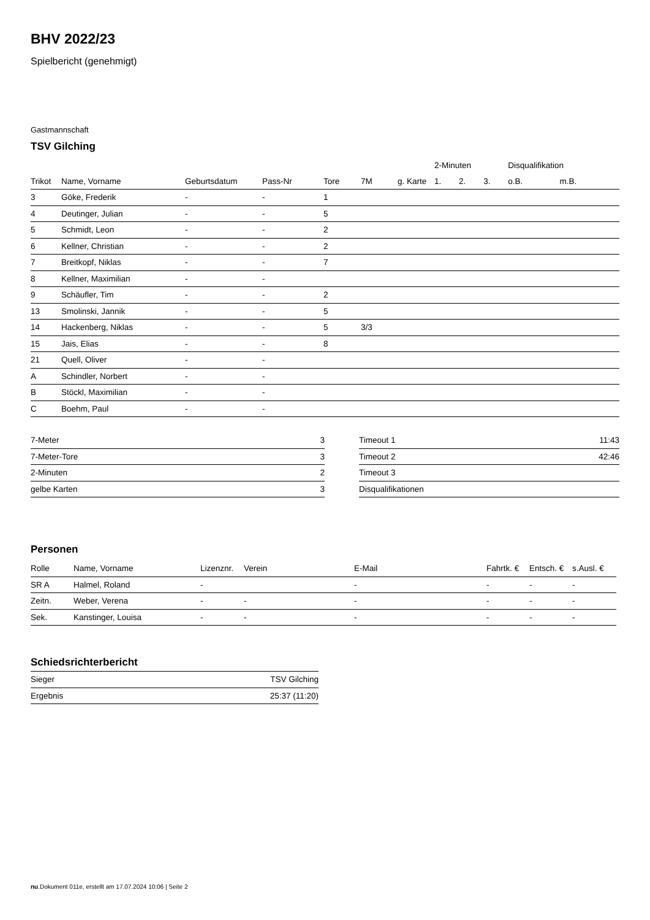BHV 2022/23
Spielbericht (genehmigt)
Gastmannschaft
TSV Gilching
| | | | | | | | 2-Minuten | | | Disqualifikation | |
| Trikot | Name, Vorname | Geburtsdatum | Pass-Nr | Tore | 7M | g. Karte | 1. | 2. | 3. | o.B. | m.B. |
| 3 | Göke, Frederik | - | - | 1 | | | | | | | |
| 4 | Deutinger, Julian | - | - | 5 | | | | | | | |
| 5 | Schmidt, Leon | - | - | 2 | | | | | | | |
| 6 | Kellner, Christian | - | - | 2 | | | | | | | |
| 7 | Breitkopf, Niklas | - | - | 7 | | | | | | | |
| 8 | Kellner, Maximilian | - | - | | | | | | | | |
| 9 | Schäufler, Tim | - | - | 2 | | | | | | | |
| 13 | Smolinski, Jannik | - | - | 5 | | | | | | | |
| 14 | Hackenberg, Niklas | - | - | 5 | 3/3 | | | | | | |
| 15 | Jais, Elias | - | - | 8 | | | | | | | |
| 21 | Quell, Oliver | - | - | | | | | | | | |
| A | Schindler, Norbert | - | - | | | | | | | | |
| B | Stöckl, Maximilian | - | - | | | | | | | | |
| C | Boehm, Paul | - | - | | | | | | | | |
| 7-Meter | 3 |
| 7-Meter-Tore | 3 |
| 2-Minuten | 2 |
| gelbe Karten | 3 |
| Timeout 1 | 11:43 |
| Timeout 2 | 42:46 |
| Timeout 3 | |
| Disqualifikationen | |
Personen
| Rolle | Name, Vorname | Lizenznr. | Verein | E-Mail | Fahrtk. € | Entsch. € | s.Ausl. € |
| --- | --- | --- | --- | --- | --- | --- | --- |
| SR A | Halmel, Roland | - | | - | - | - | - |
| Zeitn. | Weber, Verena | - | - | - | - | - | - |
| Sek. | Kanstinger, Louisa | - | - | - | - | - | - |
Schiedsrichterbericht
| Sieger | TSV Gilching |
| Ergebnis | 25:37 (11:20) |
nu.Dokument 011e, erstellt am 17.07.2024 10:06 | Seite 2